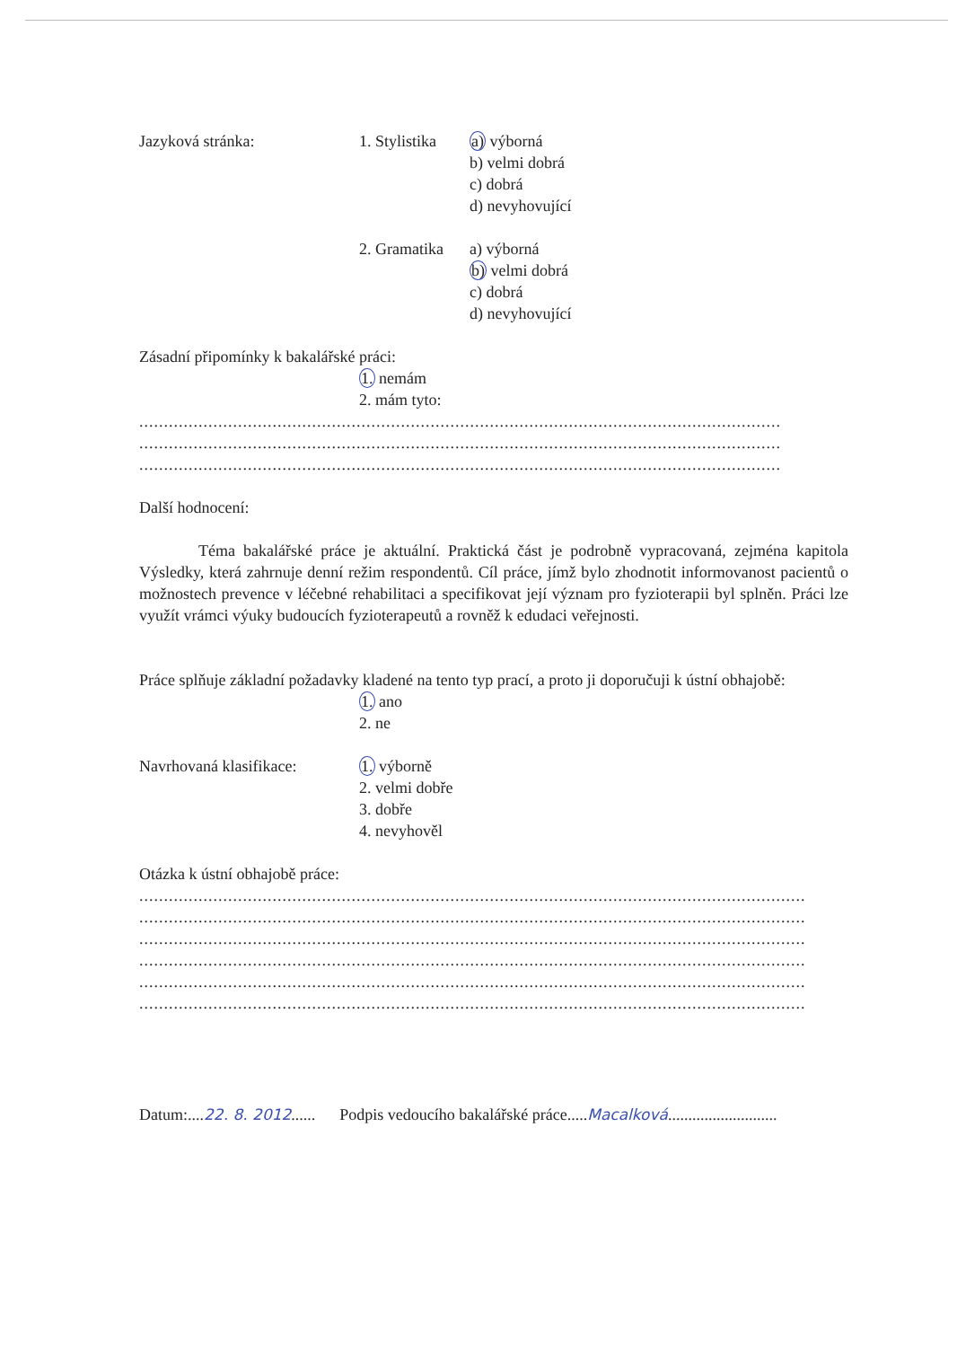Jazyková stránka: 1. Stylistika
a) výborná
b) velmi dobrá
c) dobrá
d) nevyhovující
2. Gramatika
a) výborná
b) velmi dobrá
c) dobrá
d) nevyhovující
Zásadní připomínky k bakalářské práci:
1. nemám
2. mám tyto:
..................................................................................................................................
..................................................................................................................................
..................................................................................................................................
Další hodnocení:
Téma bakalářské práce je aktuální. Praktická část je podrobně vypracovaná, zejména kapitola Výsledky, která zahrnuje denní režim respondentů. Cíl práce, jímž bylo zhodnotit informovanost pacientů o možnostech prevence v léčebné rehabilitaci a specifikovat její význam pro fyzioterapii byl splněn. Práci lze využít vrámci výuky budoucích fyzioterapeutů a rovněž k edudaci veřejnosti.
Práce splňuje základní požadavky kladené na tento typ prací, a proto ji doporučuji k ústní obhajobě:
1. ano
2. ne
Navrhovaná klasifikace:
1. výborně
2. velmi dobře
3. dobře
4. nevyhověl
Otázka k ústní obhajobě práce:
.......................................................................................................................................
.......................................................................................................................................
.......................................................................................................................................
.......................................................................................................................................
.......................................................................................................................................
.......................................................................................................................................
Datum:....22. 8. 2012...... Podpis vedoucího bakalářské práce.....Macalková...........................